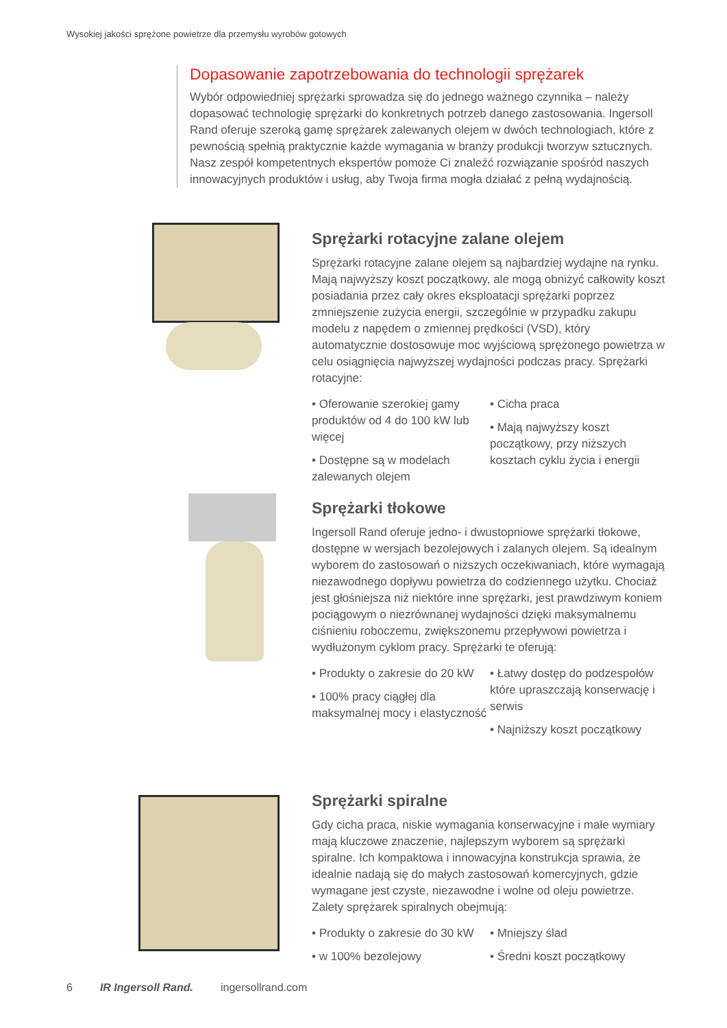Wysokiej jakości sprężone powietrze dla przemysłu wyrobów gotowych
Dopasowanie zapotrzebowania do technologii sprężarek
Wybór odpowiedniej sprężarki sprowadza się do jednego ważnego czynnika – należy dopasować technologię sprężarki do konkretnych potrzeb danego zastosowania. Ingersoll Rand oferuje szeroką gamę sprężarek zalewanych olejem w dwóch technologiach, które z pewnością spełnią praktycznie każde wymagania w branży produkcji tworzyw sztucznych. Nasz zespół kompetentnych ekspertów pomoże Ci znaleźć rozwiązanie spośród naszych innowacyjnych produktów i usług, aby Twoja firma mogła działać z pełną wydajnością.
Sprężarki rotacyjne zalane olejem
Sprężarki rotacyjne zalane olejem są najbardziej wydajne na rynku. Mają najwyższy koszt początkowy, ale mogą obniżyć całkowity koszt posiadania przez cały okres eksploatacji sprężarki poprzez zmniejszenie zużycia energii, szczególnie w przypadku zakupu modelu z napędem o zmiennej prędkości (VSD), który automatycznie dostosowuje moc wyjściową sprężonego powietrza w celu osiągnięcia najwyższej wydajności podczas pracy. Sprężarki rotacyjne:
• Oferowanie szerokiej gamy produktów od 4 do 100 kW lub więcej
• Dostępne są w modelach zalewanych olejem
• Cicha praca
• Mają najwyższy koszt początkowy, przy niższych kosztach cyklu życia i energii
Sprężarki tłokowe
Ingersoll Rand oferuje jedno- i dwustopniowe sprężarki tłokowe, dostępne w wersjach bezolejowych i zalanych olejem. Są idealnym wyborem do zastosowań o niższych oczekiwaniach, które wymagają niezawodnego dopływu powietrza do codziennego użytku. Chociaż jest głośniejsza niż niektóre inne sprężarki, jest prawdziwym koniem pociągowym o niezrównanej wydajności dzięki maksymalnemu ciśnieniu roboczemu, zwiększonemu przepływowi powietrza i wydłużonym cyklom pracy. Sprężarki te oferują:
• Produkty o zakresie do 20 kW
• 100% pracy ciągłej dla maksymalnej mocy i elastyczność
• Łatwy dostęp do podzespołów które upraszczają konserwację i serwis
• Najniższy koszt początkowy
Sprężarki spiralne
Gdy cicha praca, niskie wymagania konserwacyjne i małe wymiary mają kluczowe znaczenie, najlepszym wyborem są sprężarki spiralne. Ich kompaktowa i innowacyjna konstrukcja sprawia, że idealnie nadają się do małych zastosowań komercyjnych, gdzie wymagane jest czyste, niezawodne i wolne od oleju powietrze. Zalety sprężarek spiralnych obejmują:
• Produkty o zakresie do 30 kW
• w 100% bezolejowy
• Mniejszy ślad
• Średni koszt początkowy
6 IR Ingersoll Rand. ingersollrand.com